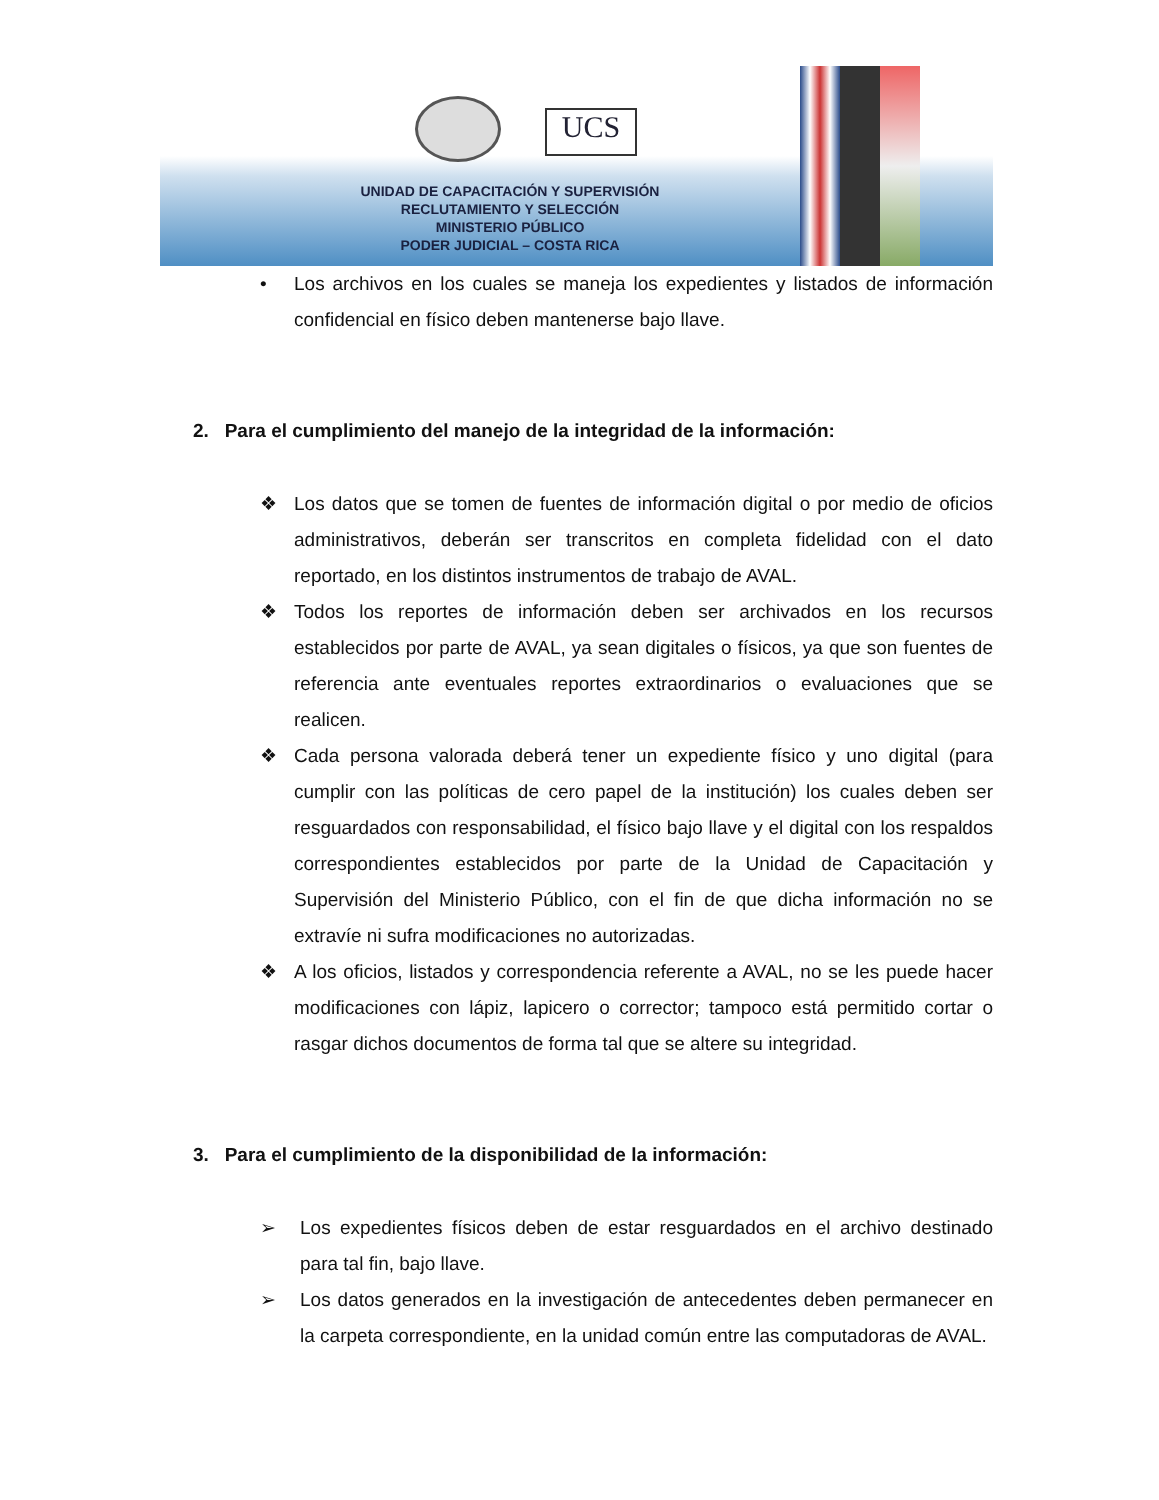UCS
UNIDAD DE CAPACITACIÓN Y SUPERVISIÓN
RECLUTAMIENTO Y SELECCIÓN
MINISTERIO PÚBLICO
PODER JUDICIAL – COSTA RICA
• Los archivos en los cuales se maneja los expedientes y listados de información confidencial en físico deben mantenerse bajo llave.
2. Para el cumplimiento del manejo de la integridad de la información:
❖ Los datos que se tomen de fuentes de información digital o por medio de oficios administrativos, deberán ser transcritos en completa fidelidad con el dato reportado, en los distintos instrumentos de trabajo de AVAL.
❖ Todos los reportes de información deben ser archivados en los recursos establecidos por parte de AVAL, ya sean digitales o físicos, ya que son fuentes de referencia ante eventuales reportes extraordinarios o evaluaciones que se realicen.
❖ Cada persona valorada deberá tener un expediente físico y uno digital (para cumplir con las políticas de cero papel de la institución) los cuales deben ser resguardados con responsabilidad, el físico bajo llave y el digital con los respaldos correspondientes establecidos por parte de la Unidad de Capacitación y Supervisión del Ministerio Público, con el fin de que dicha información no se extravíe ni sufra modificaciones no autorizadas.
❖ A los oficios, listados y correspondencia referente a AVAL, no se les puede hacer modificaciones con lápiz, lapicero o corrector; tampoco está permitido cortar o rasgar dichos documentos de forma tal que se altere su integridad.
3. Para el cumplimiento de la disponibilidad de la información:
➢ Los expedientes físicos deben de estar resguardados en el archivo destinado para tal fin, bajo llave.
➢ Los datos generados en la investigación de antecedentes deben permanecer en la carpeta correspondiente, en la unidad común entre las computadoras de AVAL.